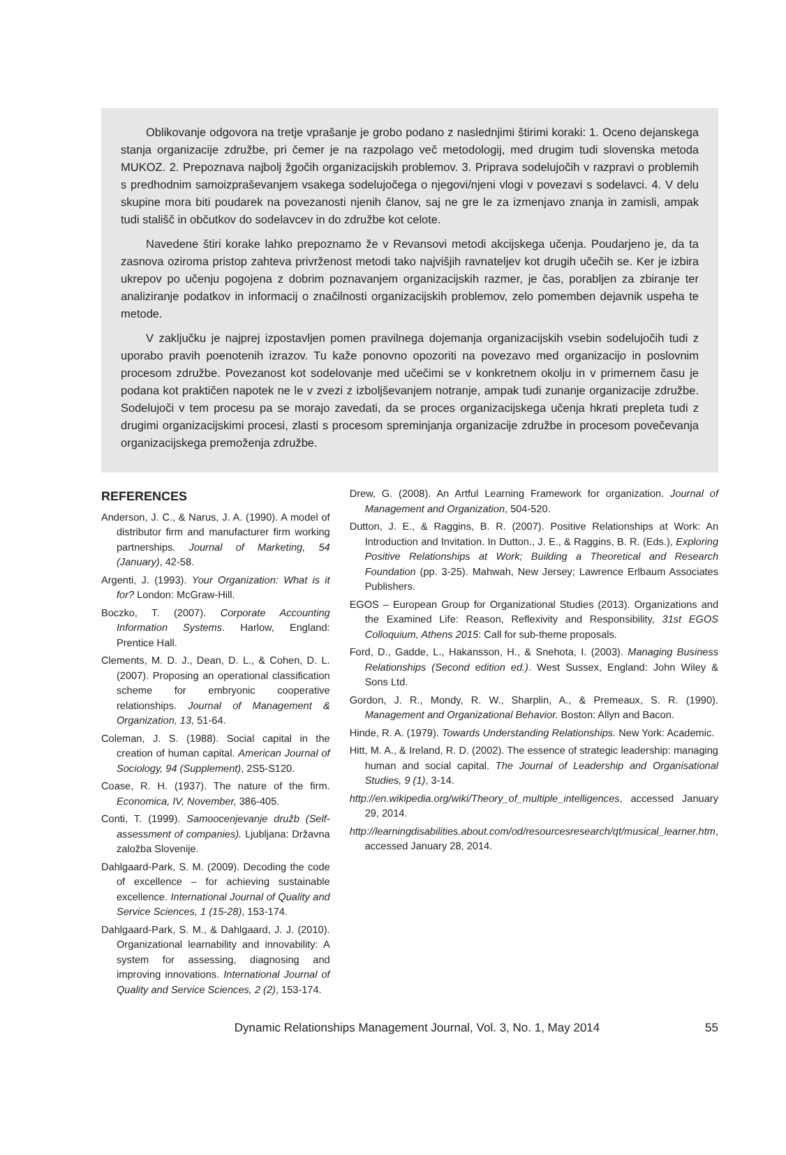Oblikovanje odgovora na tretje vprašanje je grobo podano z naslednjimi štirimi koraki: 1. Oceno dejanskega stanja organizacije združbe, pri čemer je na razpolago več metodologij, med drugim tudi slovenska metoda MUKOZ. 2. Prepoznava najbolj žgočih organizacijskih problemov. 3. Priprava sodelujočih v razpravi o problemih s predhodnim samoizpraševanjem vsakega sodelujočega o njegovi/njeni vlogi v povezavi s sodelavci. 4. V delu skupine mora biti poudarek na povezanosti njenih članov, saj ne gre le za izmenjavo znanja in zamisli, ampak tudi stališč in občutkov do sodelavcev in do združbe kot celote.
Navedene štiri korake lahko prepoznamo že v Revansovi metodi akcijskega učenja. Poudarjeno je, da ta zasnova oziroma pristop zahteva privrženost metodi tako najvišjih ravnateljev kot drugih učečih se. Ker je izbira ukrepov po učenju pogojena z dobrim poznavanjem organizacijskih razmer, je čas, porabljen za zbiranje ter analiziranje podatkov in informacij o značilnosti organizacijskih problemov, zelo pomemben dejavnik uspeha te metode.
V zaključku je najprej izpostavljen pomen pravilnega dojemanja organizacijskih vsebin sodelujočih tudi z uporabo pravih poenotenih izrazov. Tu kaže ponovno opozoriti na povezavo med organizacijo in poslovnim procesom združbe. Povezanost kot sodelovanje med učečimi se v konkretnem okolju in v primernem času je podana kot praktičen napotek ne le v zvezi z izboljševanjem notranje, ampak tudi zunanje organizacije združbe. Sodelujoči v tem procesu pa se morajo zavedati, da se proces organizacijskega učenja hkrati prepleta tudi z drugimi organizacijskimi procesi, zlasti s procesom spreminjanja organizacije združbe in procesom povečevanja organizacijskega premoženja združbe.
REFERENCES
Anderson, J. C., & Narus, J. A. (1990). A model of distributor firm and manufacturer firm working partnerships. Journal of Marketing, 54 (January), 42-58.
Argenti, J. (1993). Your Organization: What is it for? London: McGraw-Hill.
Boczko, T. (2007). Corporate Accounting Information Systems. Harlow, England: Prentice Hall.
Clements, M. D. J., Dean, D. L., & Cohen, D. L. (2007). Proposing an operational classification scheme for embryonic cooperative relationships. Journal of Management & Organization, 13, 51-64.
Coleman, J. S. (1988). Social capital in the creation of human capital. American Journal of Sociology, 94 (Supplement), 2S5-S120.
Coase, R. H. (1937). The nature of the firm. Economica, IV, November, 386-405.
Conti, T. (1999). Samoocenjevanje družb (Self-assessment of companies). Ljubljana: Državna založba Slovenije.
Dahlgaard-Park, S. M. (2009). Decoding the code of excellence – for achieving sustainable excellence. International Journal of Quality and Service Sciences, 1 (15-28), 153-174.
Dahlgaard-Park, S. M., & Dahlgaard, J. J. (2010). Organizational learnability and innovability: A system for assessing, diagnosing and improving innovations. International Journal of Quality and Service Sciences, 2 (2), 153-174.
Drew, G. (2008). An Artful Learning Framework for organization. Journal of Management and Organization, 504-520.
Dutton, J. E., & Raggins, B. R. (2007). Positive Relationships at Work: An Introduction and Invitation. In Dutton., J. E., & Raggins, B. R. (Eds.), Exploring Positive Relationships at Work; Building a Theoretical and Research Foundation (pp. 3-25). Mahwah, New Jersey; Lawrence Erlbaum Associates Publishers.
EGOS – European Group for Organizational Studies (2013). Organizations and the Examined Life: Reason, Reflexivity and Responsibility, 31st EGOS Colloquium, Athens 2015: Call for sub-theme proposals.
Ford, D., Gadde, L., Hakansson, H., & Snehota, I. (2003). Managing Business Relationships (Second edition ed.). West Sussex, England: John Wiley & Sons Ltd.
Gordon, J. R., Mondy, R. W., Sharplin, A., & Premeaux, S. R. (1990). Management and Organizational Behavior. Boston: Allyn and Bacon.
Hinde, R. A. (1979). Towards Understanding Relationships. New York: Academic.
Hitt, M. A., & Ireland, R. D. (2002). The essence of strategic leadership: managing human and social capital. The Journal of Leadership and Organisational Studies, 9 (1), 3-14.
http://en.wikipedia.org/wiki/Theory_of_multiple_intelligences, accessed January 29, 2014.
http://learningdisabilities.about.com/od/resourcesresearch/qt/musical_learner.htm, accessed January 28, 2014.
Dynamic Relationships Management Journal, Vol. 3, No. 1, May 2014 55